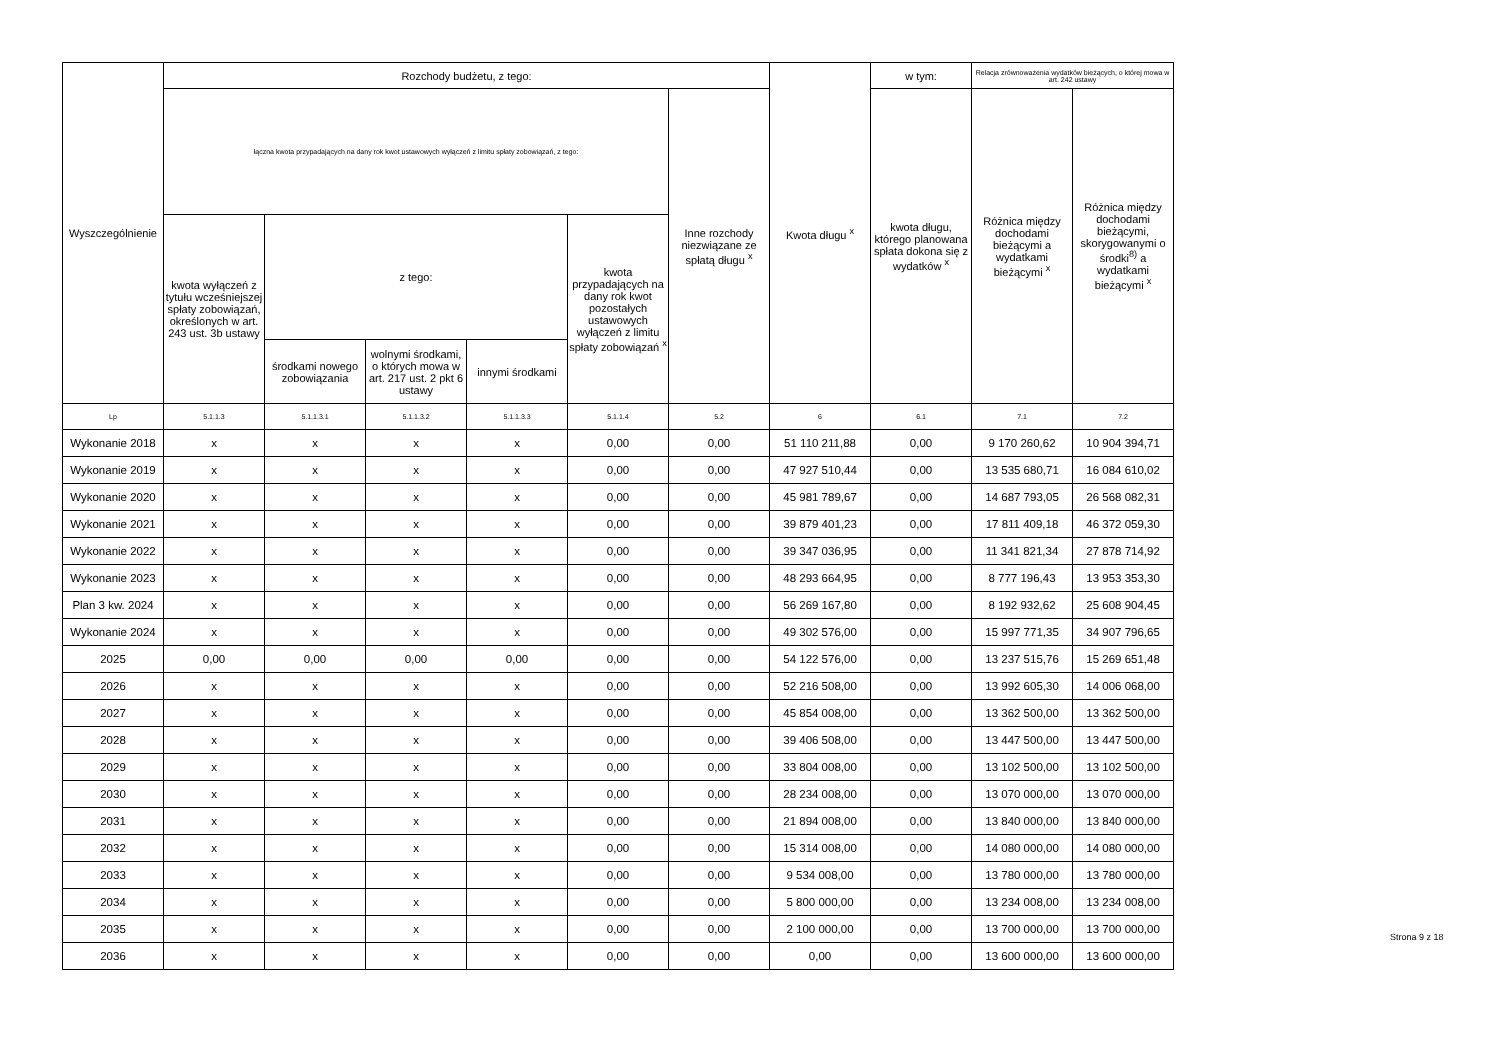| Wyszczególnienie | Rozchody budżetu, z tego: | | | | | | Kwota długu <sup>x</sup> | w tym: | Relacja zrównoważenia wydatków bieżących, o której mowa w art. 242 ustawy | |
| --- | --- | --- | --- | --- | --- | --- | --- | --- | --- | --- |
| | łączna kwota przypadających na dany rok kwot ustawowych wyłączeń z limitu spłaty zobowiązań, z tego: | | | | | Inne rozchody niezwiązane ze spłatą długu <sup>x</sup> | | kwota długu, którego planowana spłata dokona się z wydatków <sup>x</sup> | Różnica między dochodami bieżącymi a wydatkami bieżącymi <sup>x</sup> | Różnica między dochodami bieżącymi, skorygowanymi o środki<sup>8)</sup> a wydatkami bieżącymi <sup>x</sup> |
| | kwota wyłączeń z tytułu wcześniejszej spłaty zobowiązań, określonych w art. 243 ust. 3b ustawy | z tego: | | | kwota przypadających na dany rok kwot pozostałych ustawowych wyłączeń z limitu spłaty zobowiązań <sup>x</sup> | | | | | |
| | | środkami nowego zobowiązania | wolnymi środkami, o których mowa w art. 217 ust. 2 pkt 6 ustawy | innymi środkami | | | | | | |
| Lp | 5.1.1.3 | 5.1.1.3.1 | 5.1.1.3.2 | 5.1.1.3.3 | 5.1.1.4 | 5.2 | 6 | 6.1 | 7.1 | 7.2 |
| Wykonanie 2018 | x | x | x | x | 0,00 | 0,00 | 51 110 211,88 | 0,00 | 9 170 260,62 | 10 904 394,71 |
| Wykonanie 2019 | x | x | x | x | 0,00 | 0,00 | 47 927 510,44 | 0,00 | 13 535 680,71 | 16 084 610,02 |
| Wykonanie 2020 | x | x | x | x | 0,00 | 0,00 | 45 981 789,67 | 0,00 | 14 687 793,05 | 26 568 082,31 |
| Wykonanie 2021 | x | x | x | x | 0,00 | 0,00 | 39 879 401,23 | 0,00 | 17 811 409,18 | 46 372 059,30 |
| Wykonanie 2022 | x | x | x | x | 0,00 | 0,00 | 39 347 036,95 | 0,00 | 11 341 821,34 | 27 878 714,92 |
| Wykonanie 2023 | x | x | x | x | 0,00 | 0,00 | 48 293 664,95 | 0,00 | 8 777 196,43 | 13 953 353,30 |
| Plan 3 kw. 2024 | x | x | x | x | 0,00 | 0,00 | 56 269 167,80 | 0,00 | 8 192 932,62 | 25 608 904,45 |
| Wykonanie 2024 | x | x | x | x | 0,00 | 0,00 | 49 302 576,00 | 0,00 | 15 997 771,35 | 34 907 796,65 |
| 2025 | 0,00 | 0,00 | 0,00 | 0,00 | 0,00 | 0,00 | 54 122 576,00 | 0,00 | 13 237 515,76 | 15 269 651,48 |
| 2026 | x | x | x | x | 0,00 | 0,00 | 52 216 508,00 | 0,00 | 13 992 605,30 | 14 006 068,00 |
| 2027 | x | x | x | x | 0,00 | 0,00 | 45 854 008,00 | 0,00 | 13 362 500,00 | 13 362 500,00 |
| 2028 | x | x | x | x | 0,00 | 0,00 | 39 406 508,00 | 0,00 | 13 447 500,00 | 13 447 500,00 |
| 2029 | x | x | x | x | 0,00 | 0,00 | 33 804 008,00 | 0,00 | 13 102 500,00 | 13 102 500,00 |
| 2030 | x | x | x | x | 0,00 | 0,00 | 28 234 008,00 | 0,00 | 13 070 000,00 | 13 070 000,00 |
| 2031 | x | x | x | x | 0,00 | 0,00 | 21 894 008,00 | 0,00 | 13 840 000,00 | 13 840 000,00 |
| 2032 | x | x | x | x | 0,00 | 0,00 | 15 314 008,00 | 0,00 | 14 080 000,00 | 14 080 000,00 |
| 2033 | x | x | x | x | 0,00 | 0,00 | 9 534 008,00 | 0,00 | 13 780 000,00 | 13 780 000,00 |
| 2034 | x | x | x | x | 0,00 | 0,00 | 5 800 000,00 | 0,00 | 13 234 008,00 | 13 234 008,00 |
| 2035 | x | x | x | x | 0,00 | 0,00 | 2 100 000,00 | 0,00 | 13 700 000,00 | 13 700 000,00 |
| 2036 | x | x | x | x | 0,00 | 0,00 | 0,00 | 0,00 | 13 600 000,00 | 13 600 000,00 |
Strona 9 z 18